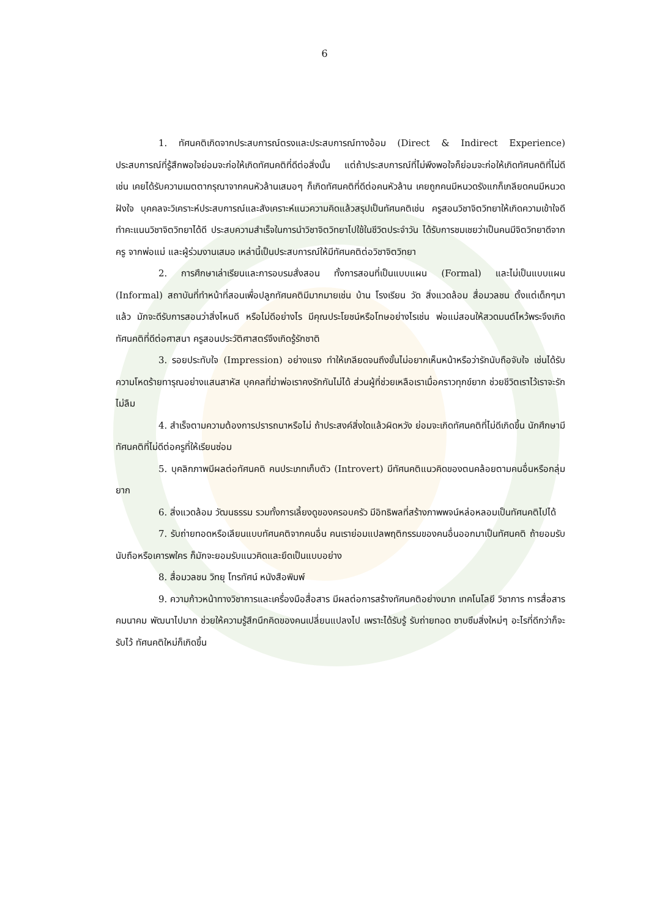6
1. ทัศนคติเกิดจากประสบการณ์ตรงและประสบการณ์ทางอ้อม (Direct & Indirect Experience) ประสบการณ์ที่รู้สึกพอใจย่อมจะก่อให้เกิดทัศนคติที่ดีต่อสิ่งนั้น แต่ถ้าประสบการณ์ที่ไม่พึงพอใจก็ย่อมจะก่อให้เกิดทัศนคติที่ไม่ดีเช่น เคยได้รับความเมตตากรุณาจากคนหัวล้านเสมอๆ ก็เกิดทัศนคติที่ดีต่อคนหัวล้าน เคยถูกคนมีหนวดรังแกก็เกลียดคนมีหนวดฝังใจ บุคคลจะวิเคราะห์ประสบการณ์และสังเคราะห์แนวความคิดแล้วสรุปเป็นทัศนคติเช่น ครูสอนวิชาจิตวิทยาให้เกิดความเข้าใจดี ทำคะแนนวิชาจิตวิทยาได้ดี ประสบความสำเร็จในการนำวิชาจิตวิทยาไปใช้ในชีวิตประจำวัน ได้รับการชมเชยว่าเป็นคนมีจิตวิทยาดีจากครู จากพ่อแม่ และผู้ร่วมงานเสมอ เหล่านี้เป็นประสบการณ์ให้มีทัศนคติต่อวิชาจิตวิทยา
2. การศึกษาเล่าเรียนและการอบรมสั่งสอน ทั้งการสอนที่เป็นแบบแผน (Formal) และไม่เป็นแบบแผน (Informal) สถาบันที่ทำหน้าที่สอนเพื่อปลูกทัศนคติมีมากมายเช่น บ้าน โรงเรียน วัด สิ่งแวดล้อม สื่อมวลชน ตั้งแต่เด็กๆมาแล้ว มักจะดีรับการสอนว่าสิ่งไหนดี หรือไม่ดีอย่างไร มีคุณประโยชน์หรือโทษอย่างไรเช่น พ่อแม่สอนให้สวดมนต์ไหว้พระจึงเกิดทัศนคติที่ดีต่อศาสนา ครูสอนประวัติศาสตร์จึงเกิดรู้รักชาติ
3. รอยประทับใจ (Impression) อย่างแรง ทำให้เกลียดจนถึงขั้นไม่อยากเห็นหน้าหรือว่ารักนับถือจับใจ เช่นได้รับความโหดร้ายทารุณอย่างแสนสาหัส บุคคลที่ฆ่าพ่อเราคงรักกันไม่ได้ ส่วนผู้ที่ช่วยเหลือเราเมื่อคราวทุกข์ยาก ช่วยชีวิตเราไว้เราจะรักไม่ลืม
4. สำเร็จตามความต้องการปรารถนาหรือไม่ ถ้าประสงค์สิ่งใดแล้วผิดหวัง ย่อมจะเกิดทัศนคติที่ไม่ดีเกิดขึ้น นักศึกษามีทัศนคติที่ไม่ดีต่อครูที่ให้เรียนซ่อม
5. บุคลิกภาพมีผลต่อทัศนคติ คนประเภทเก็บตัว (Introvert) มีทัศนคติแนวคิดของตนคล้อยตามคนอื่นหรือกลุ่มยาก
6. สิ่งแวดล้อม วัฒนธรรม รวมทั้งการเลี้ยงดูของครอบครัว มีอิทธิพลที่สร้างภาพพจน์หล่อหลอมเป็นทัศนคติไปได้
7. รับถ่ายทอดหรือเลียนแบบทัศนคติจากคนอื่น คนเราย่อมแปลพฤติกรรมของคนอื่นออกมาเป็นทัศนคติ ถ้ายอมรับนับถือหรือเคารพใคร ก็มักจะยอมรับแนวคิดและยึดเป็นแบบอย่าง
8. สื่อมวลชน วิทยุ โทรทัศน์ หนังสือพิมพ์
9. ความก้าวหน้าทางวิชาการและเครื่องมือสื่อสาร มีผลต่อการสร้างทัศนคติอย่างมาก เทคโนโลยี วิชาการ การสื่อสาร คมนาคม พัฒนาไปมาก ช่วยให้ความรู้สึกนึกคิดของคนเปลี่ยนแปลงไป เพราะได้รับรู้ รับถ่ายทอด ซาบซึมสิ่งใหม่ๆ อะไรที่ดีกว่าก็จะรับไว้ ทัศนคติใหม่ก็เกิดขึ้น